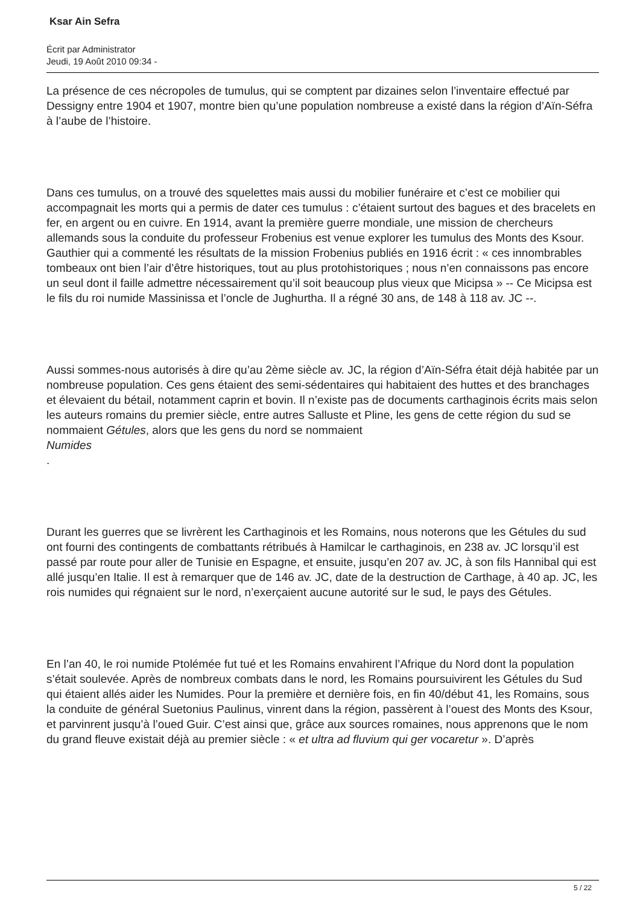Ksar Ain Sefra
Écrit par Administrator
Jeudi, 19 Août 2010 09:34 -
La présence de ces nécropoles de tumulus, qui se comptent par dizaines selon l’inventaire effectué par Dessigny entre 1904 et 1907, montre bien qu’une population nombreuse a existé dans la région d’Aïn-Séfra à l’aube de l’histoire.
Dans ces tumulus, on a trouvé des squelettes mais aussi du mobilier funéraire et c’est ce mobilier qui accompagnait les morts qui a permis de dater ces tumulus : c’étaient surtout des bagues et des bracelets en fer, en argent ou en cuivre. En 1914, avant la première guerre mondiale, une mission de chercheurs allemands sous la conduite du professeur Frobenius est venue explorer les tumulus des Monts des Ksour. Gauthier qui a commenté les résultats de la mission Frobenius publiés en 1916 écrit : « ces innombrables tombeaux ont bien l’air d’être historiques, tout au plus protohistoriques ; nous n’en connaissons pas encore un seul dont il faille admettre nécessairement qu’il soit beaucoup plus vieux que Micipsa » -- Ce Micipsa est le fils du roi numide Massinissa et l’oncle de Jughurtha. Il a régné 30 ans, de 148 à 118 av. JC --.
Aussi sommes-nous autorisés à dire qu’au 2ème siècle av. JC, la région d’Aïn-Séfra était déjà habitée par un nombreuse population. Ces gens étaient des semi-sédentaires qui habitaient des huttes et des branchages et élevaient du bétail, notamment caprin et bovin. Il n’existe pas de documents carthaginois écrits mais selon les auteurs romains du premier siècle, entre autres Salluste et Pline, les gens de cette région du sud se nommaient Gétules, alors que les gens du nord se nommaient
Numides
.
Durant les guerres que se livrèrent les Carthaginois et les Romains, nous noterons que les Gétules du sud ont fourni des contingents de combattants rétribués à Hamilcar le carthaginois, en 238 av. JC lorsqu’il est passé par route pour aller de Tunisie en Espagne, et ensuite, jusqu’en 207 av. JC, à son fils Hannibal qui est allé jusqu’en Italie. Il est à remarquer que de 146 av. JC, date de la destruction de Carthage, à 40 ap. JC, les rois numides qui régnaient sur le nord, n’exerçaient aucune autorité sur le sud, le pays des Gétules.
En l’an 40, le roi numide Ptolémée fut tué et les Romains envahirent l’Afrique du Nord dont la population s’était soulevée. Après de nombreux combats dans le nord, les Romains poursuivirent les Gétules du Sud qui étaient allés aider les Numides. Pour la première et dernière fois, en fin 40/début 41, les Romains, sous la conduite de général Suetonius Paulinus, vinrent dans la région, passèrent à l’ouest des Monts des Ksour, et parvinrent jusqu’à l’oued Guir. C’est ainsi que, grâce aux sources romaines, nous apprenons que le nom du grand fleuve existait déjà au premier siècle : « et ultra ad fluvium qui ger vocaretur ». D’après
5 / 22